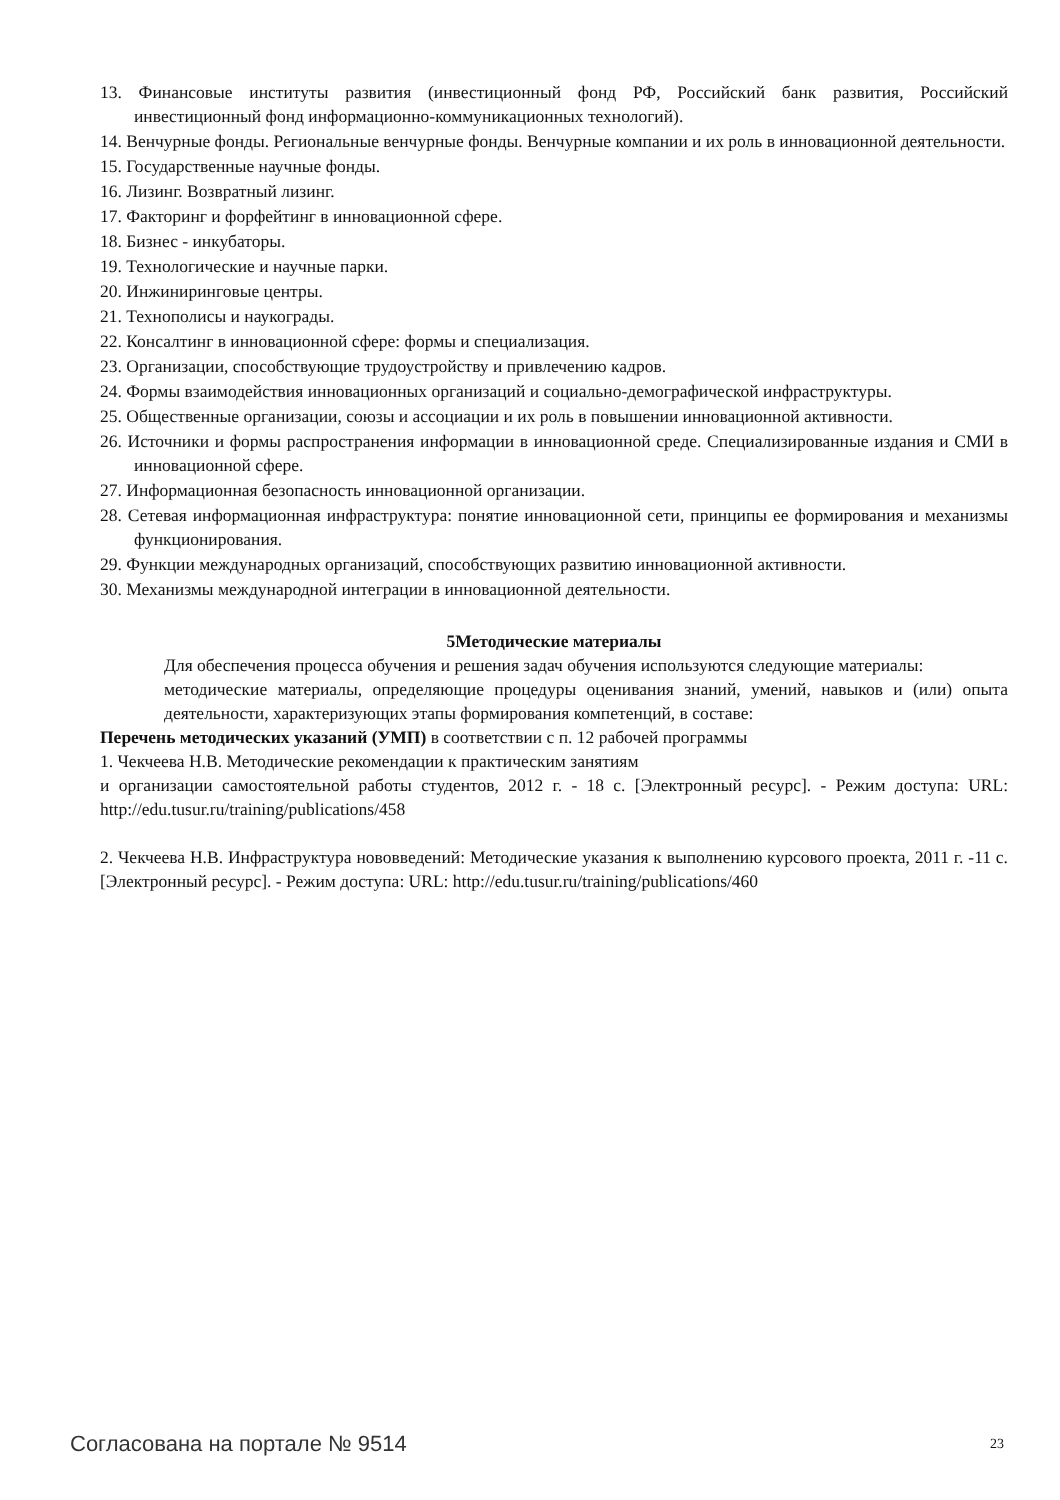13. Финансовые институты развития (инвестиционный фонд РФ, Российский банк развития, Российский инвестиционный фонд информационно-коммуникационных технологий).
14. Венчурные фонды. Региональные венчурные фонды. Венчурные компании и их роль в инновационной деятельности.
15. Государственные научные фонды.
16. Лизинг. Возвратный лизинг.
17. Факторинг и форфейтинг в инновационной сфере.
18. Бизнес - инкубаторы.
19. Технологические и научные парки.
20. Инжиниринговые центры.
21. Технополисы и наукограды.
22. Консалтинг в инновационной сфере: формы и специализация.
23. Организации, способствующие трудоустройству и привлечению кадров.
24. Формы взаимодействия инновационных организаций и социально-демографической инфраструктуры.
25. Общественные организации, союзы и ассоциации и их роль в повышении инновационной активности.
26. Источники и формы распространения информации в инновационной среде. Специализированные издания и СМИ в инновационной сфере.
27. Информационная безопасность инновационной организации.
28. Сетевая информационная инфраструктура: понятие инновационной сети, принципы ее формирования и механизмы функционирования.
29. Функции международных организаций, способствующих развитию инновационной активности.
30. Механизмы международной интеграции в инновационной деятельности.
5Методические материалы
Для обеспечения процесса обучения и решения задач обучения используются следующие материалы:
методические материалы, определяющие процедуры оценивания знаний, умений, навыков и (или) опыта деятельности, характеризующих этапы формирования компетенций, в составе:
Перечень методических указаний (УМП) в соответствии с п. 12 рабочей программы
1. Чекчеева Н.В. Методические рекомендации к практическим занятиям
и организации самостоятельной работы студентов, 2012 г. - 18 с. [Электронный ресурс]. - Режим доступа: URL: http://edu.tusur.ru/training/publications/458
2. Чекчеева Н.В. Инфраструктура нововведений: Методические указания к выполнению курсового проекта, 2011 г. -11 с. [Электронный ресурс]. - Режим доступа: URL: http://edu.tusur.ru/training/publications/460
Согласована на портале № 9514 23